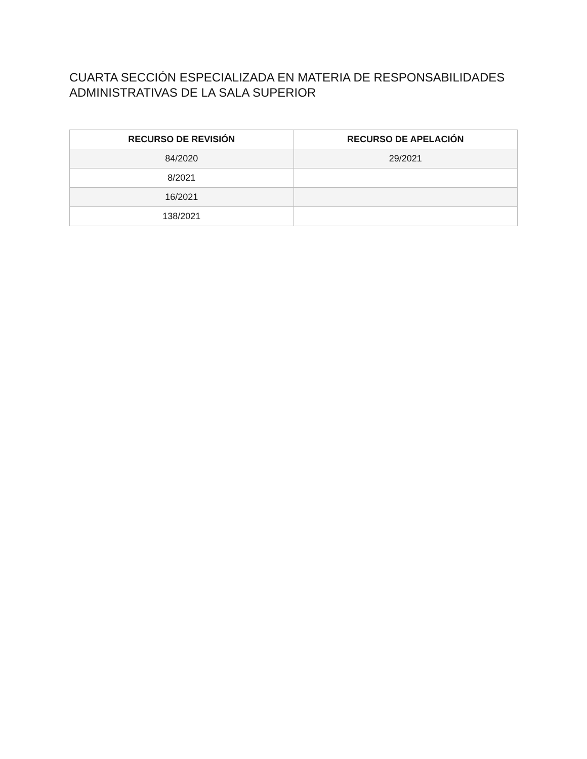CUARTA SECCIÓN ESPECIALIZADA EN MATERIA DE RESPONSABILIDADES ADMINISTRATIVAS DE LA SALA SUPERIOR
| RECURSO DE REVISIÓN | RECURSO DE APELACIÓN |
| --- | --- |
| 84/2020 | 29/2021 |
| 8/2021 | |
| 16/2021 | |
| 138/2021 | |